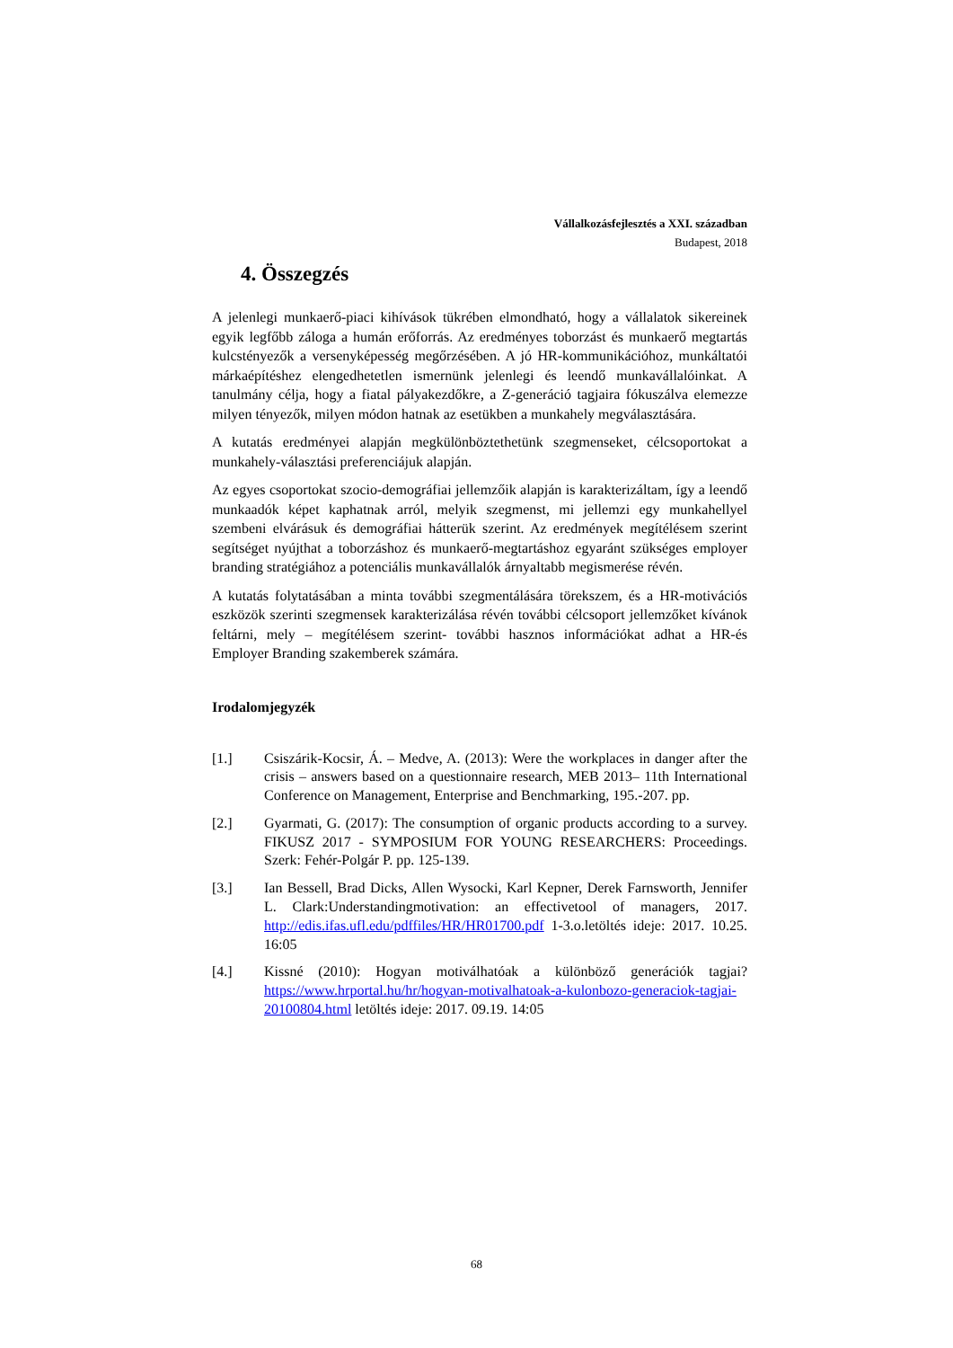Vállalkozásfejlesztés a XXI. században
Budapest, 2018
4. Összegzés
A jelenlegi munkaerő-piaci kihívások tükrében elmondható, hogy a vállalatok sikereinek egyik legfőbb záloga a humán erőforrás. Az eredményes toborzást és munkaerő megtartás kulcstényezők a versenyképesség megőrzésében. A jó HR-kommunikációhoz, munkáltatói márkaépítéshez elengedhetetlen ismernünk jelenlegi és leendő munkavállalóinkat. A tanulmány célja, hogy a fiatal pályakezdőkre, a Z-generáció tagjaira fókuszálva elemezze milyen tényezők, milyen módon hatnak az esetükben a munkahely megválasztására.
A kutatás eredményei alapján megkülönböztethetünk szegmenseket, célcsoportokat a munkahely-választási preferenciájuk alapján.
Az egyes csoportokat szocio-demográfiai jellemzőik alapján is karakterizáltam, így a leendő munkaadók képet kaphatnak arról, melyik szegmenst, mi jellemzi egy munkahellyel szembeni elvárásuk és demográfiai hátterük szerint. Az eredmények megítélésem szerint segítséget nyújthat a toborzáshoz és munkaerő-megtartáshoz egyaránt szükséges employer branding stratégiához a potenciális munkavállalók árnyaltabb megismerése révén.
A kutatás folytatásában a minta további szegmentálására törekszem, és a HR-motivációs eszközök szerinti szegmensek karakterizálása révén további célcsoport jellemzőket kívánok feltárni, mely – megítélésem szerint- további hasznos információkat adhat a HR-és Employer Branding szakemberek számára.
Irodalomjegyzék
[1.] Csiszárik-Kocsir, Á. – Medve, A. (2013): Were the workplaces in danger after the crisis – answers based on a questionnaire research, MEB 2013– 11th International Conference on Management, Enterprise and Benchmarking, 195.-207. pp.
[2.] Gyarmati, G. (2017): The consumption of organic products according to a survey. FIKUSZ 2017 - SYMPOSIUM FOR YOUNG RESEARCHERS: Proceedings. Szerk: Fehér-Polgár P. pp. 125-139.
[3.] Ian Bessell, Brad Dicks, Allen Wysocki, Karl Kepner, Derek Farnsworth, Jennifer L. Clark:Understandingmotivation: an effectivetool of managers, 2017. http://edis.ifas.ufl.edu/pdffiles/HR/HR01700.pdf 1-3.o.letöltés ideje: 2017. 10.25. 16:05
[4.] Kissné (2010): Hogyan motiválhatóak a különböző generációk tagjai? https://www.hrportal.hu/hr/hogyan-motivalhatoak-a-kulonbozo-generaciok-tagjai-20100804.html letöltés ideje: 2017. 09.19. 14:05
68